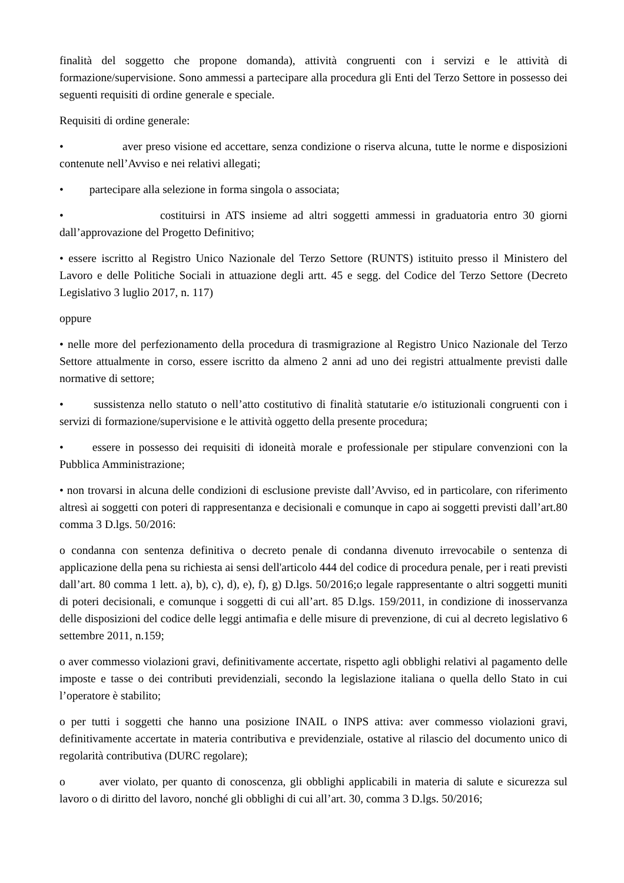finalità del soggetto che propone domanda), attività congruenti con i servizi e le attività di formazione/supervisione. Sono ammessi a partecipare alla procedura gli Enti del Terzo Settore in possesso dei seguenti requisiti di ordine generale e speciale.
Requisiti di ordine generale:
• aver preso visione ed accettare, senza condizione o riserva alcuna, tutte le norme e disposizioni contenute nell’Avviso e nei relativi allegati;
• partecipare alla selezione in forma singola o associata;
• costituirsi in ATS insieme ad altri soggetti ammessi in graduatoria entro 30 giorni dall’approvazione del Progetto Definitivo;
• essere iscritto al Registro Unico Nazionale del Terzo Settore (RUNTS) istituito presso il Ministero del Lavoro e delle Politiche Sociali in attuazione degli artt. 45 e segg. del Codice del Terzo Settore (Decreto Legislativo 3 luglio 2017, n. 117)
oppure
• nelle more del perfezionamento della procedura di trasmigrazione al Registro Unico Nazionale del Terzo Settore attualmente in corso, essere iscritto da almeno 2 anni ad uno dei registri attualmente previsti dalle normative di settore;
• sussistenza nello statuto o nell’atto costitutivo di finalità statutarie e/o istituzionali congruenti con i servizi di formazione/supervisione e le attività oggetto della presente procedura;
• essere in possesso dei requisiti di idoneità morale e professionale per stipulare convenzioni con la Pubblica Amministrazione;
• non trovarsi in alcuna delle condizioni di esclusione previste dall’Avviso, ed in particolare, con riferimento altresì ai soggetti con poteri di rappresentanza e decisionali e comunque in capo ai soggetti previsti dall’art.80 comma 3 D.lgs. 50/2016:
o condanna con sentenza definitiva o decreto penale di condanna divenuto irrevocabile o sentenza di applicazione della pena su richiesta ai sensi dell'articolo 444 del codice di procedura penale, per i reati previsti dall’art. 80 comma 1 lett. a), b), c), d), e), f), g) D.lgs. 50/2016;o legale rappresentante o altri soggetti muniti di poteri decisionali, e comunque i soggetti di cui all’art. 85 D.lgs. 159/2011, in condizione di inosservanza delle disposizioni del codice delle leggi antimafia e delle misure di prevenzione, di cui al decreto legislativo 6 settembre 2011, n.159;
o aver commesso violazioni gravi, definitivamente accertate, rispetto agli obblighi relativi al pagamento delle imposte e tasse o dei contributi previdenziali, secondo la legislazione italiana o quella dello Stato in cui l’operatore è stabilito;
o per tutti i soggetti che hanno una posizione INAIL o INPS attiva: aver commesso violazioni gravi, definitivamente accertate in materia contributiva e previdenziale, ostative al rilascio del documento unico di regolarità contributiva (DURC regolare);
o aver violato, per quanto di conoscenza, gli obblighi applicabili in materia di salute e sicurezza sul lavoro o di diritto del lavoro, nonché gli obblighi di cui all’art. 30, comma 3 D.lgs. 50/2016;